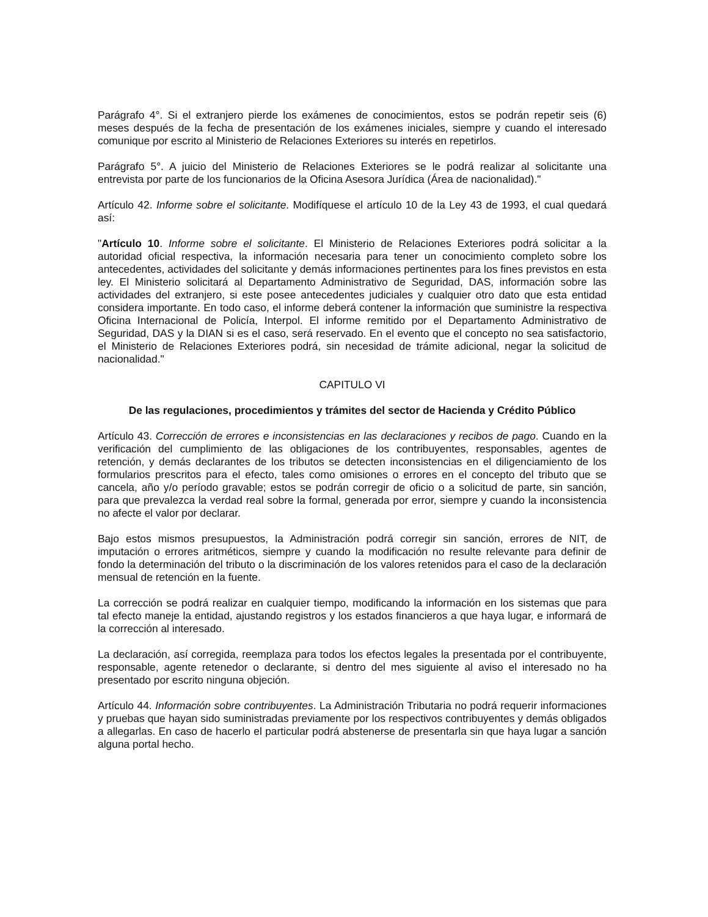Parágrafo 4°. Si el extranjero pierde los exámenes de conocimientos, estos se podrán repetir seis (6) meses después de la fecha de presentación de los exámenes iniciales, siempre y cuando el interesado comunique por escrito al Ministerio de Relaciones Exteriores su interés en repetirlos.
Parágrafo 5°. A juicio del Ministerio de Relaciones Exteriores se le podrá realizar al solicitante una entrevista por parte de los funcionarios de la Oficina Asesora Jurídica (Área de nacionalidad)."
Artículo 42. Informe sobre el solicitante. Modifíquese el artículo 10 de la Ley 43 de 1993, el cual quedará así:
"Artículo 10. Informe sobre el solicitante. El Ministerio de Relaciones Exteriores podrá solicitar a la autoridad oficial respectiva, la información necesaria para tener un conocimiento completo sobre los antecedentes, actividades del solicitante y demás informaciones pertinentes para los fines previstos en esta ley. El Ministerio solicitará al Departamento Administrativo de Seguridad, DAS, información sobre las actividades del extranjero, si este posee antecedentes judiciales y cualquier otro dato que esta entidad considera importante. En todo caso, el informe deberá contener la información que suministre la respectiva Oficina Internacional de Policía, Interpol. El informe remitido por el Departamento Administrativo de Seguridad, DAS y la DIAN si es el caso, será reservado. En el evento que el concepto no sea satisfactorio, el Ministerio de Relaciones Exteriores podrá, sin necesidad de trámite adicional, negar la solicitud de nacionalidad."
CAPITULO VI
De las regulaciones, procedimientos y trámites del sector de Hacienda y Crédito Público
Artículo 43. Corrección de errores e inconsistencias en las declaraciones y recibos de pago. Cuando en la verificación del cumplimiento de las obligaciones de los contribuyentes, responsables, agentes de retención, y demás declarantes de los tributos se detecten inconsistencias en el diligenciamiento de los formularios prescritos para el efecto, tales como omisiones o errores en el concepto del tributo que se cancela, año y/o período gravable; estos se podrán corregir de oficio o a solicitud de parte, sin sanción, para que prevalezca la verdad real sobre la formal, generada por error, siempre y cuando la inconsistencia no afecte el valor por declarar.
Bajo estos mismos presupuestos, la Administración podrá corregir sin sanción, errores de NIT, de imputación o errores aritméticos, siempre y cuando la modificación no resulte relevante para definir de fondo la determinación del tributo o la discriminación de los valores retenidos para el caso de la declaración mensual de retención en la fuente.
La corrección se podrá realizar en cualquier tiempo, modificando la información en los sistemas que para tal efecto maneje la entidad, ajustando registros y los estados financieros a que haya lugar, e informará de la corrección al interesado.
La declaración, así corregida, reemplaza para todos los efectos legales la presentada por el contribuyente, responsable, agente retenedor o declarante, si dentro del mes siguiente al aviso el interesado no ha presentado por escrito ninguna objeción.
Artículo 44. Información sobre contribuyentes. La Administración Tributaria no podrá requerir informaciones y pruebas que hayan sido suministradas previamente por los respectivos contribuyentes y demás obligados a allegarlas. En caso de hacerlo el particular podrá abstenerse de presentarla sin que haya lugar a sanción alguna portal hecho.